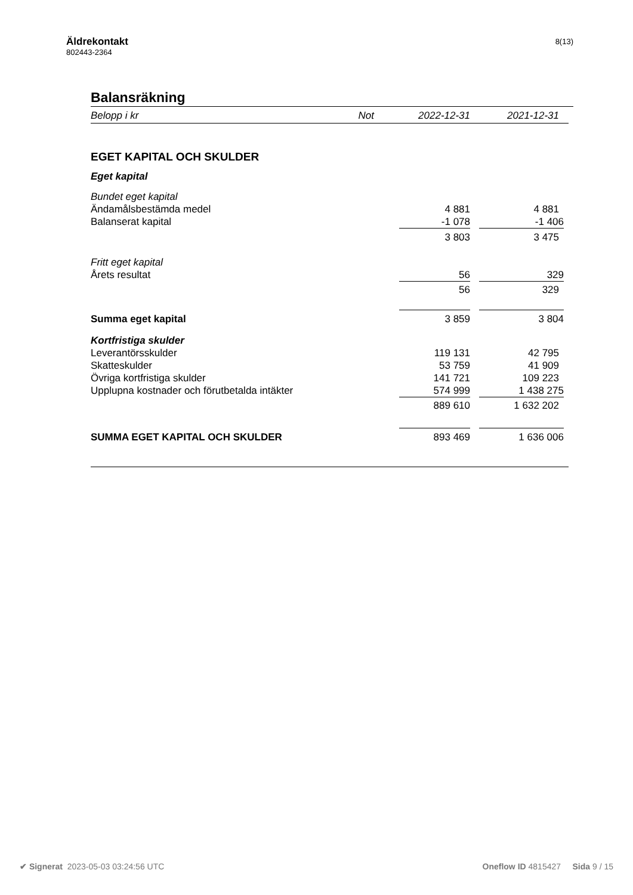Äldrekontakt
802443-2364
8(13)
Balansräkning
| Belopp i kr | Not | 2022-12-31 | | 2021-12-31 |
| --- | --- | --- | --- | --- |
| EGET KAPITAL OCH SKULDER | | | | |
| Eget kapital | | | | |
| Bundet eget kapital | | | | |
| Ändamålsbestämda medel | | 4 881 | | 4 881 |
| Balanserat kapital | | -1 078 | | -1 406 |
| | | 3 803 | | 3 475 |
| Fritt eget kapital | | | | |
| Årets resultat | | 56 | | 329 |
| | | 56 | | 329 |
| Summa eget kapital | | 3 859 | | 3 804 |
| Kortfristiga skulder | | | | |
| Leverantörsskulder | | 119 131 | | 42 795 |
| Skatteskulder | | 53 759 | | 41 909 |
| Övriga kortfristiga skulder | | 141 721 | | 109 223 |
| Upplupna kostnader och förutbetalda intäkter | | 574 999 | | 1 438 275 |
| | | 889 610 | | 1 632 202 |
| SUMMA EGET KAPITAL OCH SKULDER | | 893 469 | | 1 636 006 |
✔ Signerat 2023-05-03 03:24:56 UTC
Oneflow ID 4815427 Sida 9 / 15